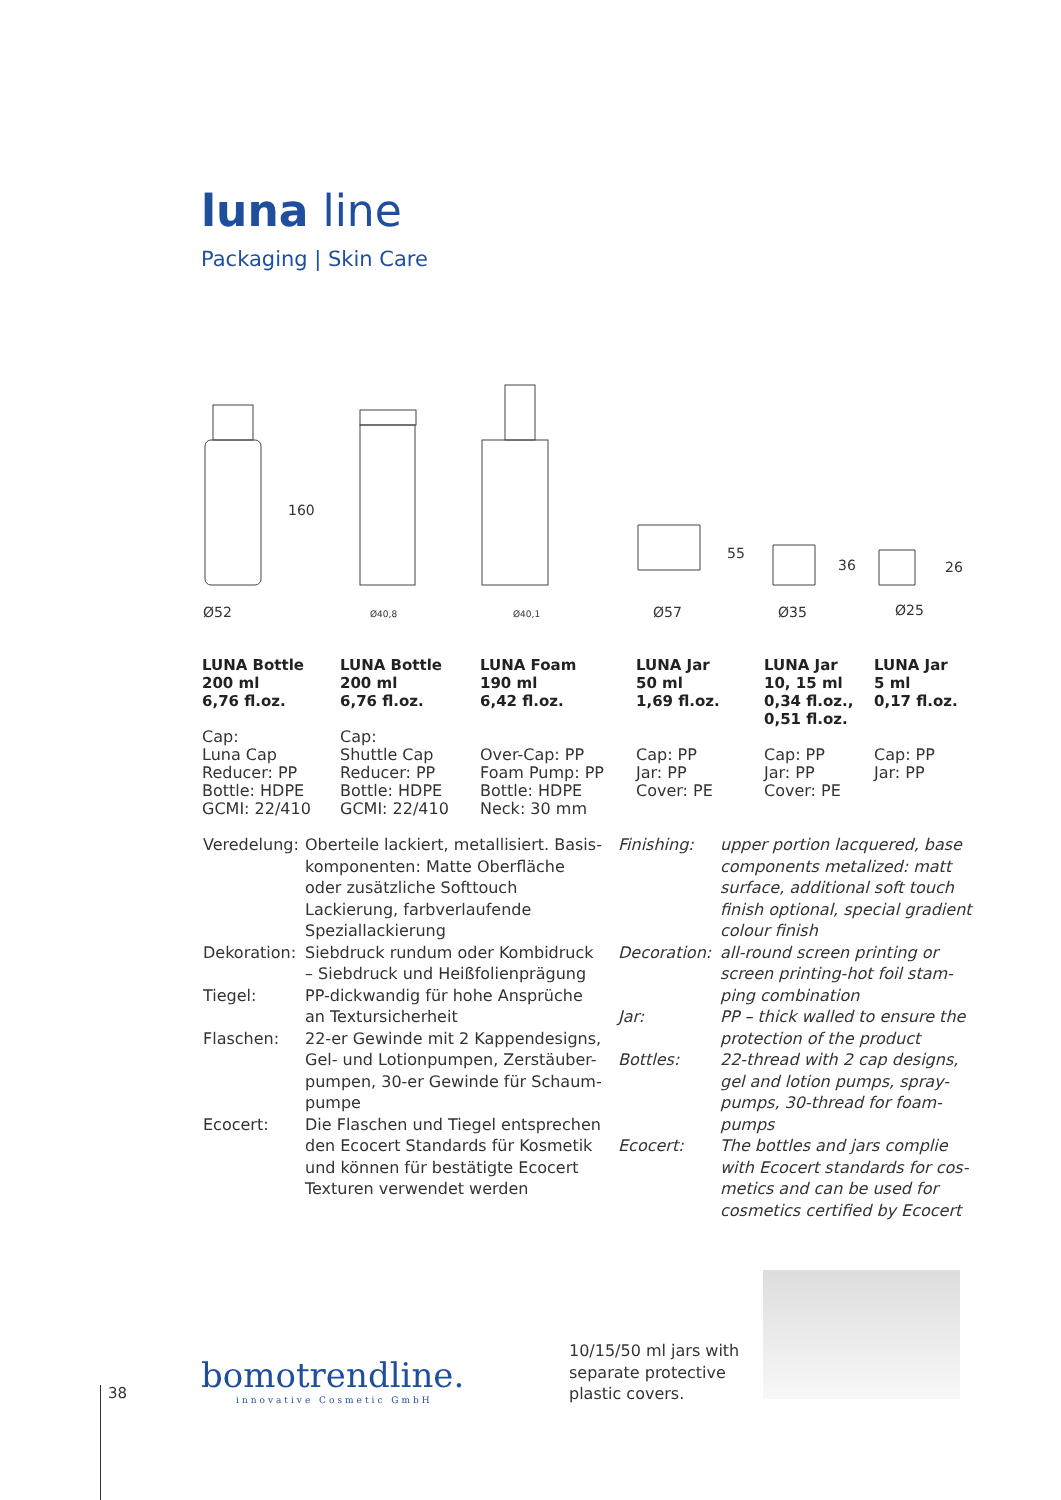luna line
Packaging | Skin Care
160
55
36
26
Ø52
Ø40,8
Ø40,1
Ø57
Ø35
Ø25
LUNA Bottle
200 ml
6,76 fl.oz.
Cap:
Luna Cap
Reducer: PP
Bottle: HDPE
GCMI: 22/410
LUNA Bottle
200 ml
6,76 fl.oz.
Cap:
Shuttle Cap
Reducer: PP
Bottle: HDPE
GCMI: 22/410
LUNA Foam
190 ml
6,42 fl.oz.
Over-Cap: PP
Foam Pump: PP
Bottle: HDPE
Neck: 30 mm
LUNA Jar
50 ml
1,69 fl.oz.
Cap: PP
Jar: PP
Cover: PE
LUNA Jar
10, 15 ml
0,34 fl.oz.,
0,51 fl.oz.
Cap: PP
Jar: PP
Cover: PE
LUNA Jar
5 ml
0,17 fl.oz.
Cap: PP
Jar: PP
Veredelung: Oberteile lackiert, metallisiert. Basis-komponenten: Matte Oberfläche oder zusätzliche Softtouch Lackierung, farbverlaufende Speziallackierung
Dekoration: Siebdruck rundum oder Kombidruck – Siebdruck und Heißfolienprägung
Tiegel: PP-dickwandig für hohe Ansprüche an Textursicherheit
Flaschen: 22-er Gewinde mit 2 Kappendesigns, Gel- und Lotionpumpen, Zerstäuber-pumpen, 30-er Gewinde für Schaum-pumpe
Ecocert: Die Flaschen und Tiegel entsprechen den Ecocert Standards für Kosmetik und können für bestätigte Ecocert Texturen verwendet werden
Finishing: upper portion lacquered, base components metalized: matt surface, additional soft touch finish optional, special gradient colour finish
Decoration: all-round screen printing or screen printing-hot foil stam-ping combination
Jar: PP – thick walled to ensure the protection of the product
Bottles: 22-thread with 2 cap designs, gel and lotion pumps, spray-pumps, 30-thread for foam-pumps
Ecocert: The bottles and jars complie with Ecocert standards for cos-metics and can be used for cosmetics certified by Ecocert
38
bomotrendline.
innovative Cosmetic GmbH
10/15/50 ml jars with
separate protective
plastic covers.